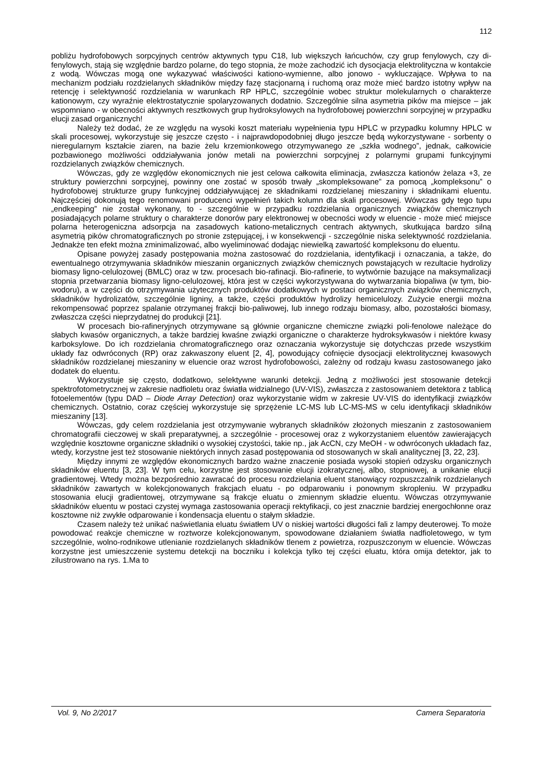112
pobliżu hydrofobowych sorpcyjnych centrów aktywnych typu C18, lub większych łańcuchów, czy grup fenylowych, czy di-fenylowych, stają się względnie bardzo polarne, do tego stopnia, że może zachodzić ich dysocjacja elektrolityczna w kontakcie z wodą. Wówczas mogą one wykazywać właściwości kationo-wymienne, albo jonowo - wykluczające. Wpływa to na mechanizm podziału rozdzielanych składników między fazę stacjonarną i ruchomą oraz może mieć bardzo istotny wpływ na retencję i selektywność rozdzielania w warunkach RP HPLC, szczególnie wobec struktur molekularnych o charakterze kationowym, czy wyraźnie elektrostatycznie spolaryzowanych dodatnio. Szczególnie silna asymetria pików ma miejsce – jak wspomniano - w obecności aktywnych resztkowych grup hydroksylowych na hydrofobowej powierzchni sorpcyjnej w przypadku elucji zasad organicznych!
Należy też dodać, że ze względu na wysoki koszt materiału wypełnienia typu HPLC w przypadku kolumny HPLC w skali procesowej, wykorzystuje się jeszcze często - i najprawdopodobniej długo jeszcze będą wykorzystywane - sorbenty o nieregularnym kształcie ziaren, na bazie żelu krzemionkowego otrzymywanego ze „szkła wodnego”, jednak, całkowicie pozbawionego możliwości oddziaływania jonów metali na powierzchni sorpcyjnej z polarnymi grupami funkcyjnymi rozdzielanych związków chemicznych.
Wówczas, gdy ze względów ekonomicznych nie jest celowa całkowita eliminacja, zwłaszcza kationów żelaza +3, ze struktury powierzchni sorpcyjnej, powinny one zostać w sposób trwały „skompleksowane” za pomocą „kompleksonu” o hydrofobowej strukturze grupy funkcyjnej oddziaływującej ze składnikami rozdzielanej mieszaniny i składnikami eluentu. Najczęściej dokonują tego renomowani producenci wypełnień takich kolumn dla skali procesowej. Wówczas gdy tego tupu „endkeeping” nie został wykonany, to - szczególnie w przypadku rozdzielania organicznych związków chemicznych posiadających polarne struktury o charakterze donorów pary elektronowej w obecności wody w eluencie - może mieć miejsce polarna heterogeniczna adsorpcja na zasadowych kationo-metalicznych centrach aktywnych, skutkująca bardzo silną asymetrią pików chromatograficznych po stronie zstępującej, i w konsekwencji - szczególnie niska selektywność rozdzielania. Jednakże ten efekt można zminimalizować, albo wyeliminować dodając niewielką zawartość kompleksonu do eluentu.
Opisane powyżej zasady postępowania można zastosować do rozdzielania, identyfikacji i oznaczania, a także, do ewentualnego otrzymywania składników mieszanin organicznych związków chemicznych powstających w rezultacie hydrolizy biomasy ligno-celulozowej (BMLC) oraz w tzw. procesach bio-rafinacji. Bio-rafinerie, to wytwórnie bazujące na maksymalizacji stopnia przetwarzania biomasy ligno-celulozowej, która jest w części wykorzystywana do wytwarzania biopaliwa (w tym, bio-wodoru), a w części do otrzymywania użytecznych produktów dodatkowych w postaci organicznych związków chemicznych, składników hydrolizatów, szczególnie ligniny, a także, części produktów hydrolizy hemicelulozy. Zużycie energii można rekompensować poprzez spalanie otrzymanej frakcji bio-paliwowej, lub innego rodzaju biomasy, albo, pozostałości biomasy, zwłaszcza części nieprzydatnej do produkcji [21].
W procesach bio-rafineryjnych otrzymywane są głównie organiczne chemiczne związki poli-fenolowe należące do słabych kwasów organicznych, a także bardziej kwaśne związki organiczne o charakterze hydroksykwasów i niektóre kwasy karboksylowe. Do ich rozdzielania chromatograficznego oraz oznaczania wykorzystuje się dotychczas przede wszystkim układy faz odwróconych (RP) oraz zakwaszony eluent [2, 4], powodujący cofnięcie dysocjacji elektrolitycznej kwasowych składników rozdzielanej mieszaniny w eluencie oraz wzrost hydrofobowości, zależny od rodzaju kwasu zastosowanego jako dodatek do eluentu.
Wykorzystuje się często, dodatkowo, selektywne warunki detekcji. Jedną z możliwości jest stosowanie detekcji spektrofotometrycznej w zakresie nadfioletu oraz światła widzialnego (UV-VIS), zwłaszcza z zastosowaniem detektora z tablicą fotoelementów (typu DAD – Diode Array Detection) oraz wykorzystanie widm w zakresie UV-VIS do identyfikacji związków chemicznych. Ostatnio, coraz częściej wykorzystuje się sprzężenie LC-MS lub LC-MS-MS w celu identyfikacji składników mieszaniny [13].
Wówczas, gdy celem rozdzielania jest otrzymywanie wybranych składników złożonych mieszanin z zastosowaniem chromatografii cieczowej w skali preparatywnej, a szczególnie - procesowej oraz z wykorzystaniem eluentów zawierających względnie kosztowne organiczne składniki o wysokiej czystości, takie np., jak AcCN, czy MeOH - w odwróconych układach faz, wtedy, korzystne jest też stosowanie niektórych innych zasad postępowania od stosowanych w skali analitycznej [3, 22, 23].
Między innymi ze względów ekonomicznych bardzo ważne znaczenie posiada wysoki stopień odzysku organicznych składników eluentu [3, 23]. W tym celu, korzystne jest stosowanie elucji izokratycznej, albo, stopniowej, a unikanie elucji gradientowej. Wtedy można bezpośrednio zawracać do procesu rozdzielania eluent stanowiący rozpuszczalnik rozdzielanych składników zawartych w kolekcjonowanych frakcjach eluatu - po odparowaniu i ponownym skropleniu. W przypadku stosowania elucji gradientowej, otrzymywane są frakcje eluatu o zmiennym składzie eluentu. Wówczas otrzymywanie składników eluentu w postaci czystej wymaga zastosowania operacji rektyfikacji, co jest znacznie bardziej energochłonne oraz kosztowne niż zwykłe odparowanie i kondensacja eluentu o stałym składzie.
Czasem należy też unikać naświetlania eluatu światłem UV o niskiej wartości długości fali z lampy deuterowej. To może powodować reakcje chemiczne w roztworze kolekcjonowanym, spowodowane działaniem światła nadfioletowego, w tym szczególnie, wolno-rodnikowe utlenianie rozdzielanych składników tlenem z powietrza, rozpuszczonym w eluencie. Wówczas korzystne jest umieszczenie systemu detekcji na boczniku i kolekcja tylko tej części eluatu, która omija detektor, jak to zilustrowano na rys. 1.Ma to
Vol. 9, No 2/2017 Camera Separatoria